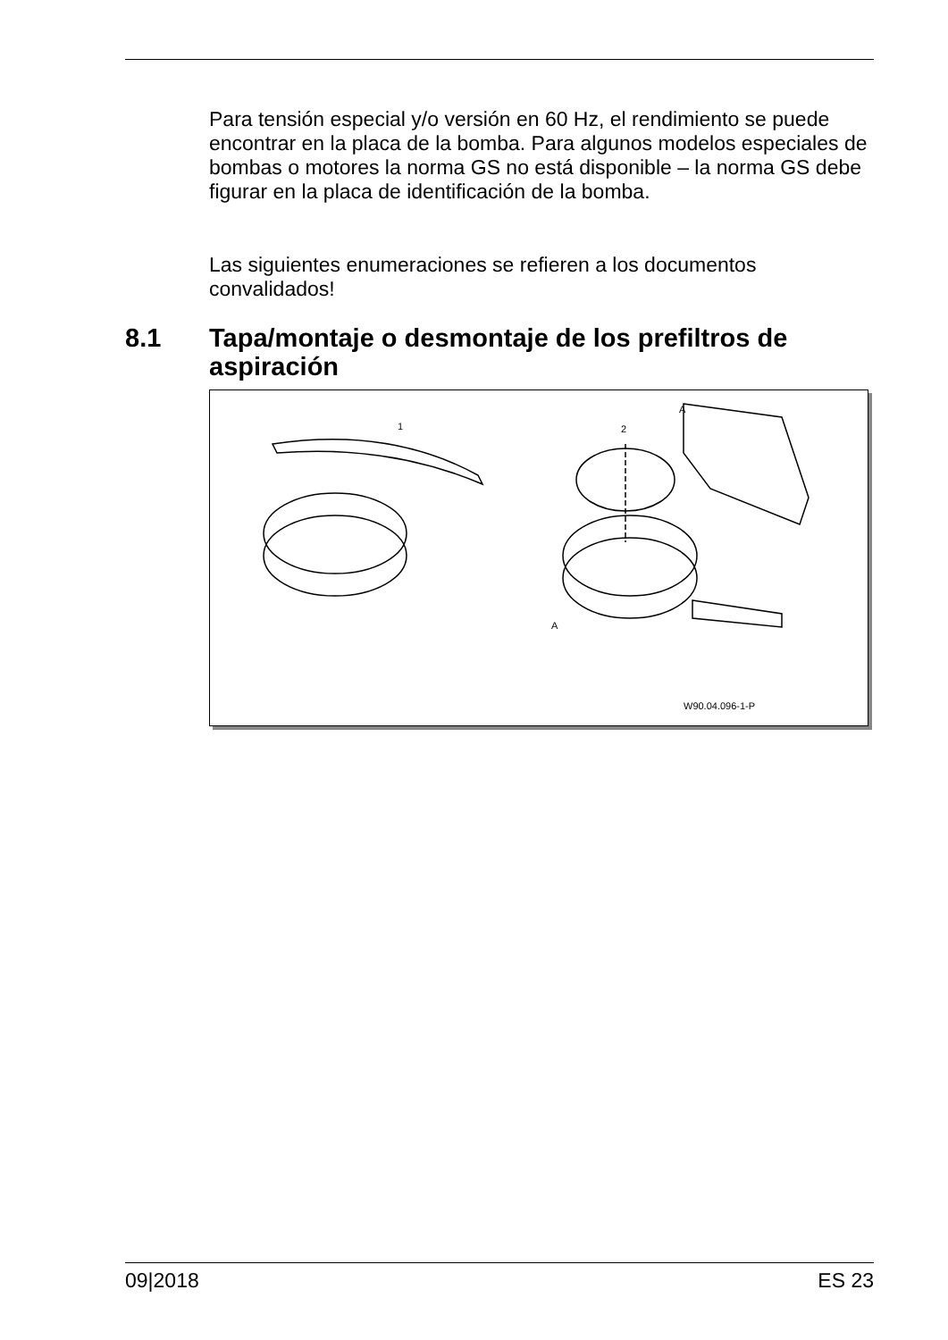Para tensión especial y/o versión en 60 Hz, el rendimiento se puede encontrar en la placa de la bomba. Para algunos modelos especiales de bombas o motores la norma GS no está disponible – la norma GS debe figurar en la placa de identificación de la bomba.
Las siguientes enumeraciones se refieren a los documentos convalidados!
8.1 Tapa/montaje o desmontaje de los prefiltros de aspiración
1 2
A
A
W90.04.096-1-P
09|2018 ES 23